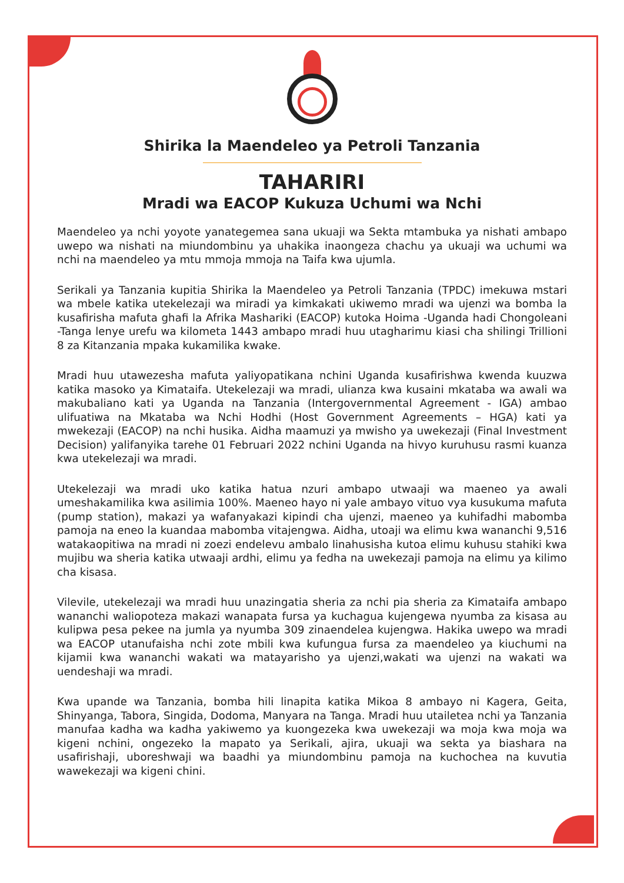Shirika la Maendeleo ya Petroli Tanzania
TAHARIRI
Mradi wa EACOP Kukuza Uchumi wa Nchi
Maendeleo ya nchi yoyote yanategemea sana ukuaji wa Sekta mtambuka ya nishati ambapo uwepo wa nishati na miundombinu ya uhakika inaongeza chachu ya ukuaji wa uchumi wa nchi na maendeleo ya mtu mmoja mmoja na Taifa kwa ujumla.
Serikali ya Tanzania kupitia Shirika la Maendeleo ya Petroli Tanzania (TPDC) imekuwa mstari wa mbele katika utekelezaji wa miradi ya kimkakati ukiwemo mradi wa ujenzi wa bomba la kusafirisha mafuta ghafi la Afrika Mashariki (EACOP) kutoka Hoima -Uganda hadi Chongoleani -Tanga lenye urefu wa kilometa 1443 ambapo mradi huu utagharimu kiasi cha shilingi Trillioni 8 za Kitanzania mpaka kukamilika kwake.
Mradi huu utawezesha mafuta yaliyopatikana nchini Uganda kusafirishwa kwenda kuuzwa katika masoko ya Kimataifa. Utekelezaji wa mradi, ulianza kwa kusaini mkataba wa awali wa makubaliano kati ya Uganda na Tanzania (Intergovernmental Agreement - IGA) ambao ulifuatiwa na Mkataba wa Nchi Hodhi (Host Government Agreements – HGA) kati ya mwekezaji (EACOP) na nchi husika. Aidha maamuzi ya mwisho ya uwekezaji (Final Investment Decision) yalifanyika tarehe 01 Februari 2022 nchini Uganda na hivyo kuruhusu rasmi kuanza kwa utekelezaji wa mradi.
Utekelezaji wa mradi uko katika hatua nzuri ambapo utwaaji wa maeneo ya awali umeshakamilika kwa asilimia 100%. Maeneo hayo ni yale ambayo vituo vya kusukuma mafuta (pump station), makazi ya wafanyakazi kipindi cha ujenzi, maeneo ya kuhifadhi mabomba pamoja na eneo la kuandaa mabomba vitajengwa. Aidha, utoaji wa elimu kwa wananchi 9,516 watakaopitiwa na mradi ni zoezi endelevu ambalo linahusisha kutoa elimu kuhusu stahiki kwa mujibu wa sheria katika utwaaji ardhi, elimu ya fedha na uwekezaji pamoja na elimu ya kilimo cha kisasa.
Vilevile, utekelezaji wa mradi huu unazingatia sheria za nchi pia sheria za Kimataifa ambapo wananchi waliopoteza makazi wanapata fursa ya kuchagua kujengewa nyumba za kisasa au kulipwa pesa pekee na jumla ya nyumba 309 zinaendelea kujengwa. Hakika uwepo wa mradi wa EACOP utanufaisha nchi zote mbili kwa kufungua fursa za maendeleo ya kiuchumi na kijamii kwa wananchi wakati wa matayarisho ya ujenzi,wakati wa ujenzi na wakati wa uendeshaji wa mradi.
Kwa upande wa Tanzania, bomba hili linapita katika Mikoa 8 ambayo ni Kagera, Geita, Shinyanga, Tabora, Singida, Dodoma, Manyara na Tanga. Mradi huu utailetea nchi ya Tanzania manufaa kadha wa kadha yakiwemo ya kuongezeka kwa uwekezaji wa moja kwa moja wa kigeni nchini, ongezeko la mapato ya Serikali, ajira, ukuaji wa sekta ya biashara na usafirishaji, uboreshwaji wa baadhi ya miundombinu pamoja na kuchochea na kuvutia wawekezaji wa kigeni chini.